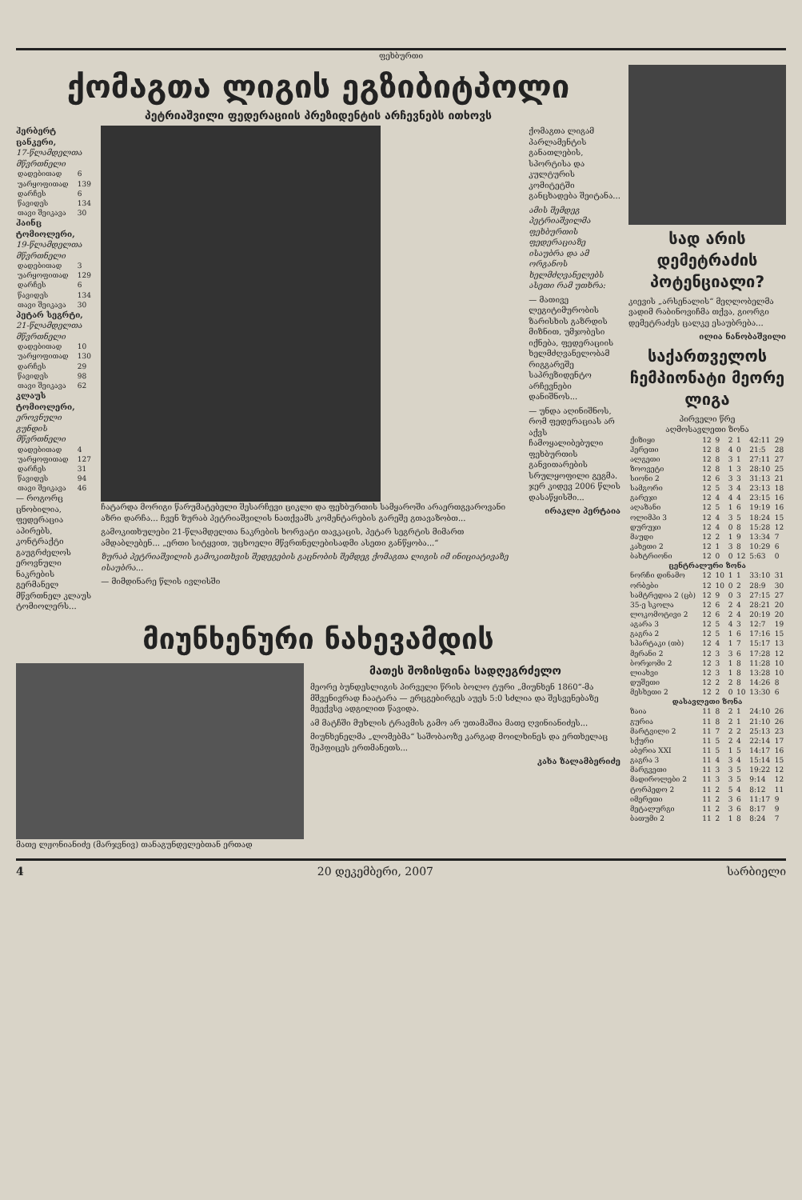ფეხბურთი
ქომაგთა ლიგის ეგზიბიტპოლი
პეტრიაშვილი ფედერაციის პრეზიდენტის არჩევნებს ითხოვს
ჰერბერტ ცანკერი,
17-წლამდელთა მწვრთნელი
| დადებითად | 6 |
| უარყოფითად | 139 |
| დარჩეს | 6 |
| წავიდეს | 134 |
| თავი შეიკავა | 30 |
ჰაინც ტომიოლერი,
19-წლამდელთა მწვრთნელი
| დადებითად | 3 |
| უარყოფითად | 129 |
| დარჩეს | 6 |
| წავიდეს | 134 |
| თავი შეიკავა | 30 |
პეტარ სეგრტი,
21-წლამდელთა მწვრთნელი
| დადებითად | 10 |
| უარყოფითად | 130 |
| დარჩეს | 29 |
| წავიდეს | 98 |
| თავი შეიკავა | 62 |
კლაუს ტომიოლერი,
ეროვნული გუნდის მწვრთნელი
| დადებითად | 4 |
| უარყოფითად | 127 |
| დარჩეს | 31 |
| წავიდეს | 94 |
| თავი შეიკავა | 46 |
— როგორც ცნობილია, ფედერაცია აპირებს, კონტრაქტი გაუგრძელოს ეროვნული ნაკრების გერმანელ მწვრთნელ კლაუს ტომიოლერს...
ჩატარდა მორიგი წარუმატებელი შესარჩევი ციკლი და ფეხბურთის სამყაროში არაერთგვაროვანი აზრი დარჩა... ჩვენ ზურაბ პეტრიაშვილის ნათქვამს კომენტარების გარეშე გთავაზობთ...
გამოკითხულები 21-წლამდელთა ნაკრების ხორვატი თავკაცის, პეტარ სეგრტის მიმართ ამდაბლებენ... „ერთი სიტყვით, უცხოელი მწვრთნელებისადმი ასეთი განწყობა...“
ზურაბ პეტრიაშვილის გამოკითხვის შედეგების გაცნობის შემდეგ ქომაგთა ლიგის იმ ინიციატივაზე ისაუბრა...
— მიმდინარე წლის ივლისში
ქომაგთა ლიგამ პარლამენტის განათლების, სპორტისა და კულტურის კომიტეტში განცხადება შეიტანა...
ამის შემდეგ პეტრიაშვილმა ფეხბურთის ფედერაციაზე ისაუბრა და ამ ორგანოს ხელმძღვანელებს ასეთი რამ უთხრა:
— მათივე ლეგიტიმურობის ზარისხის გაზრდის მიზნით, უმჯობესი იქნება, ფედერაციის ხელმძღვანელობამ რიგგარეშე საპრეზიდენტო არჩევნები დანიშნოს...
— უნდა აღინიშნოს, რომ ფედერაციას არ აქვს ჩამოყალიბებული ფეხბურთის განვითარების სრულყოფილი გეგმა. ჯერ კიდევ 2006 წლის დასაწყისში...
ირაკლი პერტაია
მიუნხენური ნახევამდის
მათე ლჟონიანიძე (მარჯვნივ) თანაგუნდელებთან ერთად
მათეს შოზისფინა სადღეგრძელო
მეორე ბუნდესლიგის პირველი წრის ბოლო ტური „მიუნხენ 1860“-მა მშვენივრად ჩაატარა — ერცგებირგეს აუეს 5:0 სძლია და შესვენებაზე მეექვსე ადგილით წავიდა.
ამ მატჩში მუხლის ტრავმის გამო არ უთამაშია მათე ღვინიანიძეს...
მიუნხენელმა „ლომებმა“ საშობაოზე კარგად მოილხინეს და ერთხელაც შეჰფიცეს ერთმანეთს...
კახა ზალამბერიძე
სად არის დემეტრაძის პოტენციალი?
კიევის „არსენალის“ მეღლობელმა ვადიმ რაბინოვიჩმა თქვა, გიორგი დემეტრაძეს ცალკე ესაუბრება...
ილია ნანობაშვილი
საქართველოს ჩემპიონატი მეორე ლიგა
პირველი წრე
აღმოსავლეთი ზონა
| ქიზიყი | 12 | 9 | 2 | 1 | 42:11 | 29 |
| ჰერეთი | 12 | 8 | 4 | 0 | 21:5 | 28 |
| ალგეთი | 12 | 8 | 3 | 1 | 27:11 | 27 |
| ზოოვეტი | 12 | 8 | 1 | 3 | 28:10 | 25 |
| სიონი 2 | 12 | 6 | 3 | 3 | 31:13 | 21 |
| სამგორი | 12 | 5 | 3 | 4 | 23:13 | 18 |
| გარეჯი | 12 | 4 | 4 | 4 | 23:15 | 16 |
| აღაზანი | 12 | 5 | 1 | 6 | 19:19 | 16 |
| ოლიმპი 3 | 12 | 4 | 3 | 5 | 18:24 | 15 |
| დურუჯი | 12 | 4 | 0 | 8 | 15:28 | 12 |
| მაუდი | 12 | 2 | 1 | 9 | 13:34 | 7 |
| კახეთი 2 | 12 | 1 | 3 | 8 | 10:29 | 6 |
| ბახტრიონი | 12 | 0 | 0 | 12 | 5:63 | 0 |
| ცენტრალური ზონა | | | | | | |
| ნორჩი დინამო | 12 | 10 | 1 | 1 | 33:10 | 31 |
| ორბები | 12 | 10 | 0 | 2 | 28:9 | 30 |
| სამტრედია 2 (ცბ) | 12 | 9 | 0 | 3 | 27:15 | 27 |
| 35-ე სკოლა | 12 | 6 | 2 | 4 | 28:21 | 20 |
| ლოკომოტივი 2 | 12 | 6 | 2 | 4 | 20:19 | 20 |
| აგარა 3 | 12 | 5 | 4 | 3 | 12:7 | 19 |
| გაგრა 2 | 12 | 5 | 1 | 6 | 17:16 | 15 |
| სპარტაკი (თბ) | 12 | 4 | 1 | 7 | 15:17 | 13 |
| მერანი 2 | 12 | 3 | 3 | 6 | 17:28 | 12 |
| ბორჯომი 2 | 12 | 3 | 1 | 8 | 11:28 | 10 |
| ლიახვი | 12 | 3 | 1 | 8 | 13:28 | 10 |
| დუშეთი | 12 | 2 | 2 | 8 | 14:26 | 8 |
| მესხეთი 2 | 12 | 2 | 0 | 10 | 13:30 | 6 |
| დასავლეთი ზონა | | | | | | |
| ზაია | 11 | 8 | 2 | 1 | 24:10 | 26 |
| გურია | 11 | 8 | 2 | 1 | 21:10 | 26 |
| მარტვილი 2 | 11 | 7 | 2 | 2 | 25:13 | 23 |
| სქური | 11 | 5 | 2 | 4 | 22:14 | 17 |
| აბერია XXI | 11 | 5 | 1 | 5 | 14:17 | 16 |
| გაგრა 3 | 11 | 4 | 3 | 4 | 15:14 | 15 |
| მარგვეთი | 11 | 3 | 3 | 5 | 19:22 | 12 |
| მადიროლები 2 | 11 | 3 | 3 | 5 | 9:14 | 12 |
| ტორპედო 2 | 11 | 2 | 5 | 4 | 8:12 | 11 |
| იმერეთი | 11 | 2 | 3 | 6 | 11:17 | 9 |
| მეტალურგი | 11 | 2 | 3 | 6 | 8:17 | 9 |
| ბათუმი 2 | 11 | 2 | 1 | 8 | 8:24 | 7 |
4 20 დეკემბერი, 2007 სარბიელი